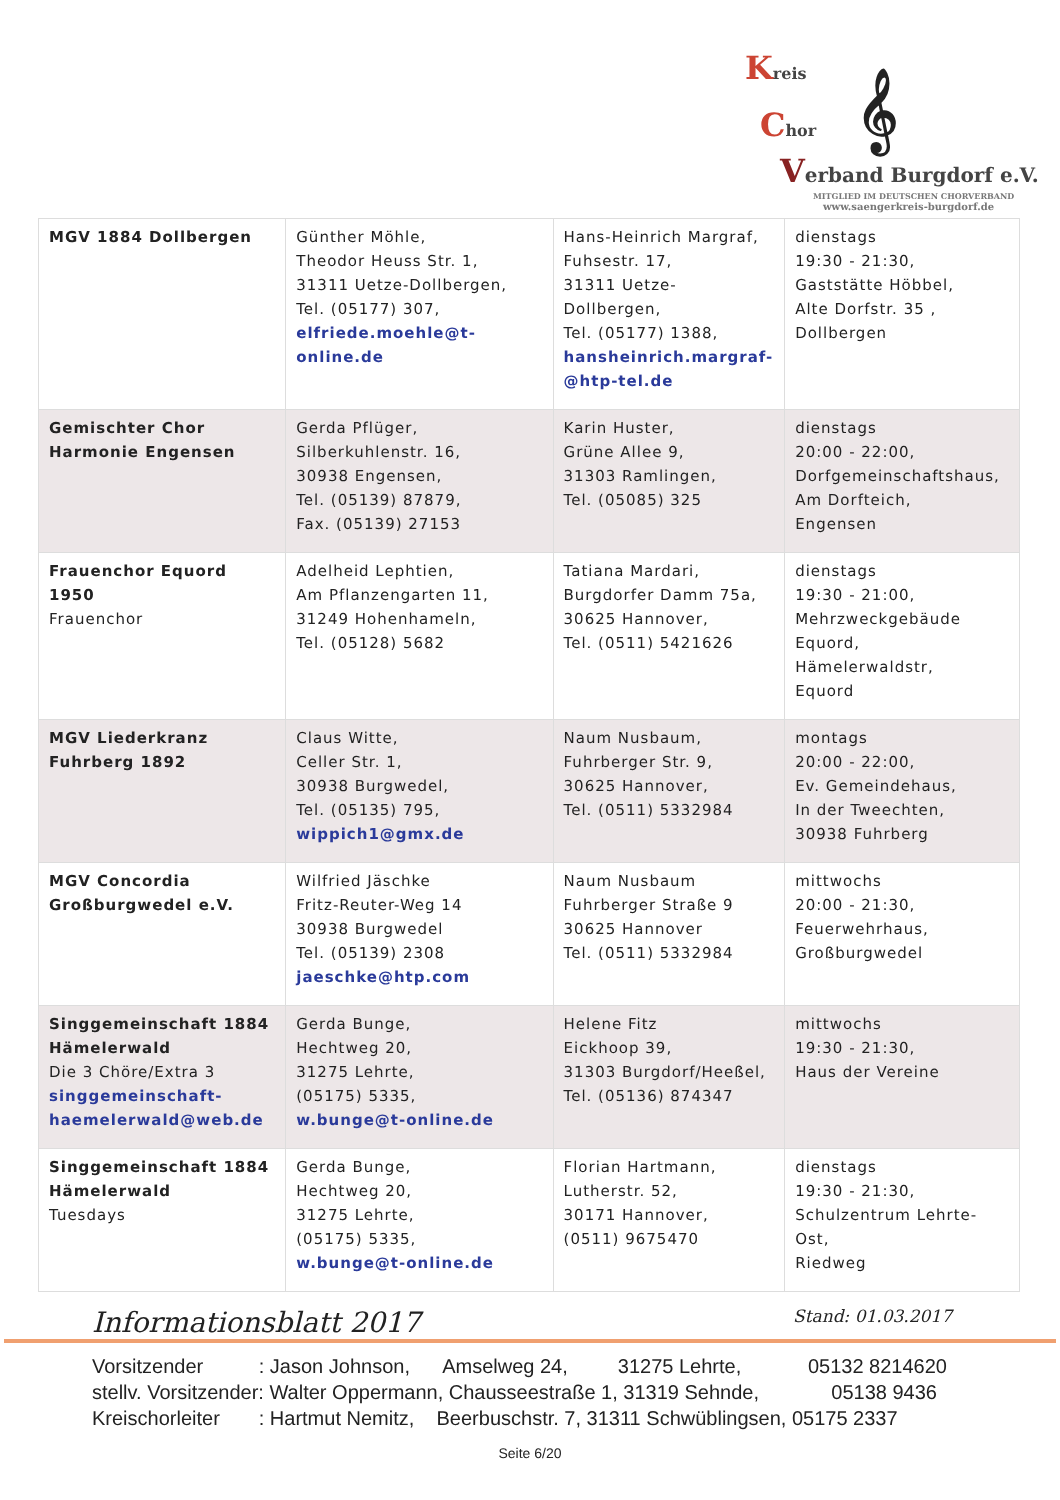Kreis
Chor 𝄞
Verband Burgdorf e.V.
MITGLIED IM DEUTSCHEN CHORVERBAND
www.saengerkreis-burgdorf.de
| MGV 1884 Dollbergen | Günther Möhle, Theodor Heuss Str. 1, 31311 Uetze-Dollbergen, Tel. (05177) 307, elfriede.moehle@t-online.de | Hans-Heinrich Margraf, Fuhsestr. 17, 31311 Uetze-Dollbergen, Tel. (05177) 1388, hansheinrich.margraf- @htp-tel.de | dienstags 19:30 - 21:30, Gaststätte Höbbel, Alte Dorfstr. 35 , Dollbergen |
| Gemischter Chor Harmonie Engensen | Gerda Pflüger, Silberkuhlenstr. 16, 30938 Engensen, Tel. (05139) 87879, Fax. (05139) 27153 | Karin Huster, Grüne Allee 9, 31303 Ramlingen, Tel. (05085) 325 | dienstags 20:00 - 22:00, Dorfgemeinschaftshaus, Am Dorfteich, Engensen |
| Frauenchor Equord 1950 Frauenchor | Adelheid Lephtien, Am Pflanzengarten 11, 31249 Hohenhameln, Tel. (05128) 5682 | Tatiana Mardari, Burgdorfer Damm 75a, 30625 Hannover, Tel. (0511) 5421626 | dienstags 19:30 - 21:00, Mehrzweckgebäude Equord, Hämelerwaldstr, Equord |
| MGV Liederkranz Fuhrberg 1892 | Claus Witte, Celler Str. 1, 30938 Burgwedel, Tel. (05135) 795, wippich1@gmx.de | Naum Nusbaum, Fuhrberger Str. 9, 30625 Hannover, Tel. (0511) 5332984 | montags 20:00 - 22:00, Ev. Gemeindehaus, In der Tweechten, 30938 Fuhrberg |
| MGV Concordia Großburgwedel e.V. | Wilfried Jäschke Fritz-Reuter-Weg 14 30938 Burgwedel Tel. (05139) 2308 jaeschke@htp.com | Naum Nusbaum Fuhrberger Straße 9 30625 Hannover Tel. (0511) 5332984 | mittwochs 20:00 - 21:30, Feuerwehrhaus, Großburgwedel |
| Singgemeinschaft 1884 Hämelerwald Die 3 Chöre/Extra 3 singgemeinschaft- haemelerwald@web.de | Gerda Bunge, Hechtweg 20, 31275 Lehrte, (05175) 5335, w.bunge@t-online.de | Helene Fitz Eickhoop 39, 31303 Burgdorf/Heeßel, Tel. (05136) 874347 | mittwochs 19:30 - 21:30, Haus der Vereine |
| Singgemeinschaft 1884 Hämelerwald Tuesdays | Gerda Bunge, Hechtweg 20, 31275 Lehrte, (05175) 5335, w.bunge@t-online.de | Florian Hartmann, Lutherstr. 52, 30171 Hannover, (0511) 9675470 | dienstags 19:30 - 21:30, Schulzentrum Lehrte-Ost, Riedweg |
Informationsblatt 2017 Stand: 01.03.2017
Vorsitzender : Jason Johnson, Amselweg 24, 31275 Lehrte, 05132 8214620 stellv. Vorsitzender: Walter Oppermann, Chausseestraße 1, 31319 Sehnde, 05138 9436 Kreischorleiter : Hartmut Nemitz, Beerbuschstr. 7, 31311 Schwüblingsen, 05175 2337
Seite 6/20